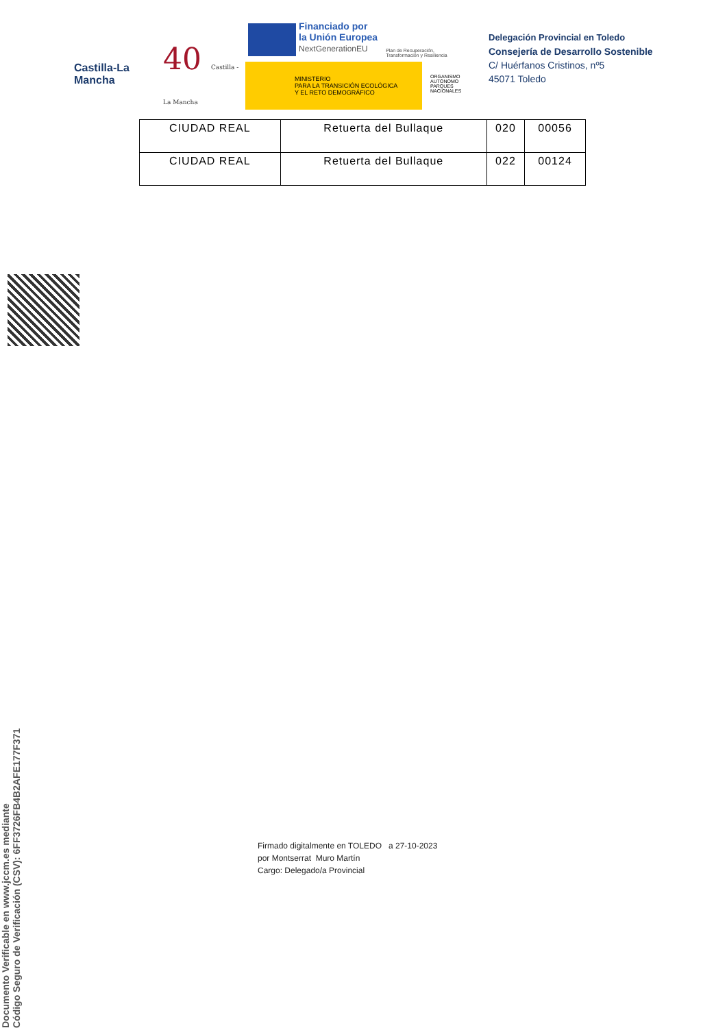Castilla-La Mancha
40 Castilla - La Mancha
Financiado por
la Unión Europea
NextGenerationEU
Plan de Recuperación,
Transformación y Resiliencia
MINISTERIO
PARA LA TRANSICIÓN ECOLÓGICA
Y EL RETO DEMOGRÁFICO
ORGANISMO
AUTÓNOMO
PARQUES
NACIONALES
Delegación Provincial en Toledo
Consejería de Desarrollo Sostenible
C/ Huérfanos Cristinos, nº5
45071 Toledo
| CIUDAD REAL | Retuerta del Bullaque | 020 | 00056 |
| CIUDAD REAL | Retuerta del Bullaque | 022 | 00124 |
Documento Verificable en www.jccm.es mediante
Código Seguro de Verificación (CSV): 6FF3726FB4B2AFE177F371
Firmado digitalmente en TOLEDO a 27-10-2023
por Montserrat Muro Martín
Cargo: Delegado/a Provincial